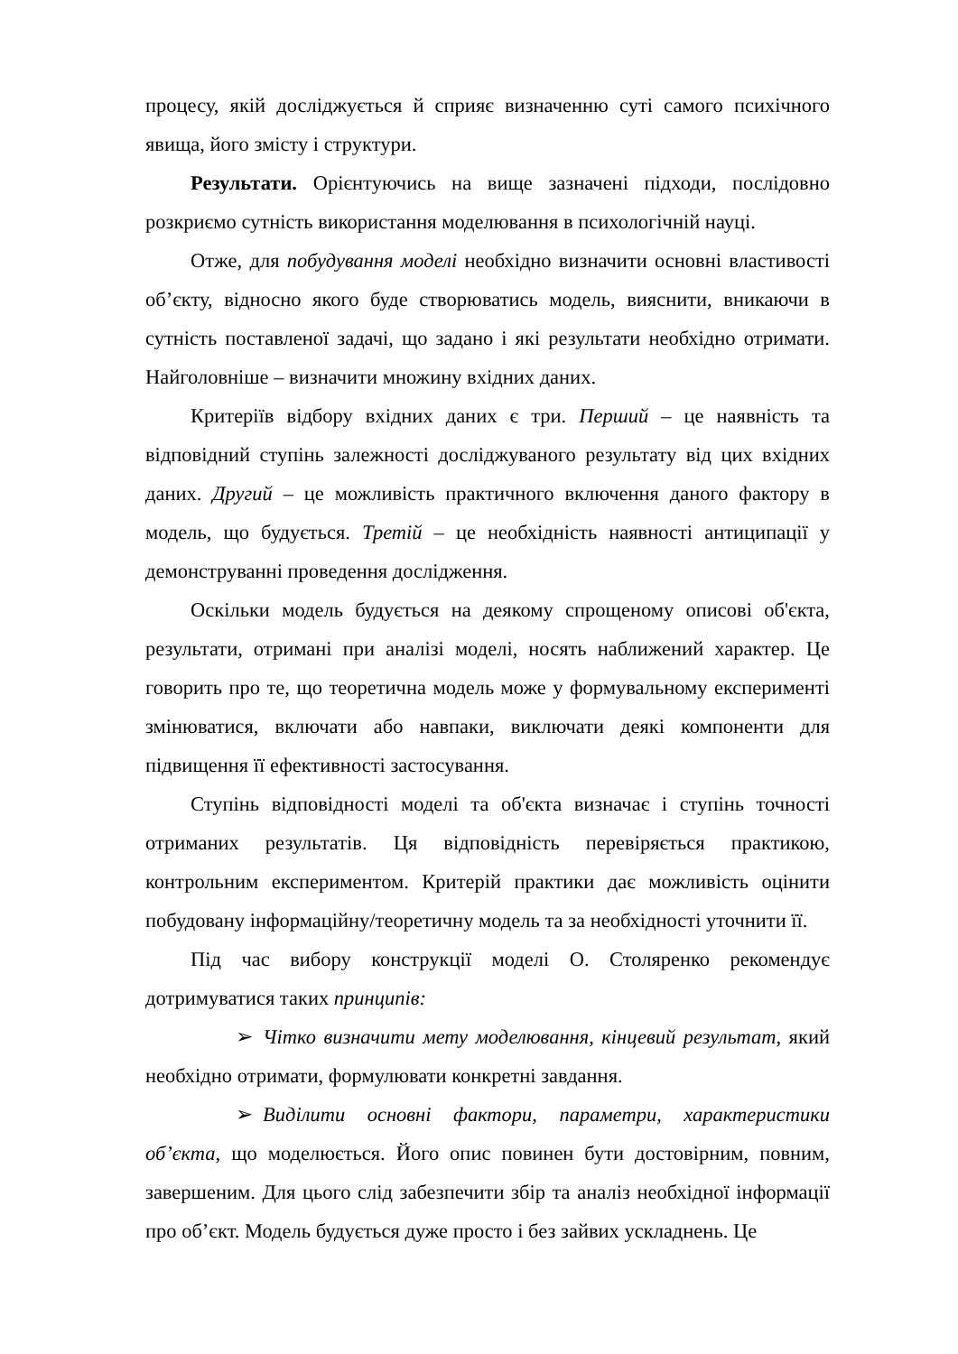процесу, якій досліджується й сприяє визначенню суті самого психічного явища, його змісту і структури.
Результати. Орієнтуючись на вище зазначені підходи, послідовно розкриємо сутність використання моделювання в психологічній науці.
Отже, для побудування моделі необхідно визначити основні властивості об’єкту, відносно якого буде створюватись модель, вияснити, вникаючи в сутність поставленої задачі, що задано і які результати необхідно отримати. Найголовніше – визначити множину вхідних даних.
Критеріїв відбору вхідних даних є три. Перший – це наявність та відповідний ступінь залежності досліджуваного результату від цих вхідних даних. Другий – це можливість практичного включення даного фактору в модель, що будується. Третій – це необхідність наявності антиципації у демонструванні проведення дослідження.
Оскільки модель будується на деякому спрощеному описові об'єкта, результати, отримані при аналізі моделі, носять наближений характер. Це говорить про те, що теоретична модель може у формувальному експерименті змінюватися, включати або навпаки, виключати деякі компоненти для підвищення її ефективності застосування.
Ступінь відповідності моделі та об'єкта визначає і ступінь точності отриманих результатів. Ця відповідність перевіряється практикою, контрольним експериментом. Критерій практики дає можливість оцінити побудовану інформаційну/теоретичну модель та за необхідності уточнити її.
Під час вибору конструкції моделі О. Столяренко рекомендує дотримуватися таких принципів:
➢ Чітко визначити мету моделювання, кінцевий результат, який необхідно отримати, формулювати конкретні завдання.
➢ Виділити основні фактори, параметри, характеристики об’єкта, що моделюється. Його опис повинен бути достовірним, повним, завершеним. Для цього слід забезпечити збір та аналіз необхідної інформації про об’єкт. Модель будується дуже просто і без зайвих ускладнень. Це